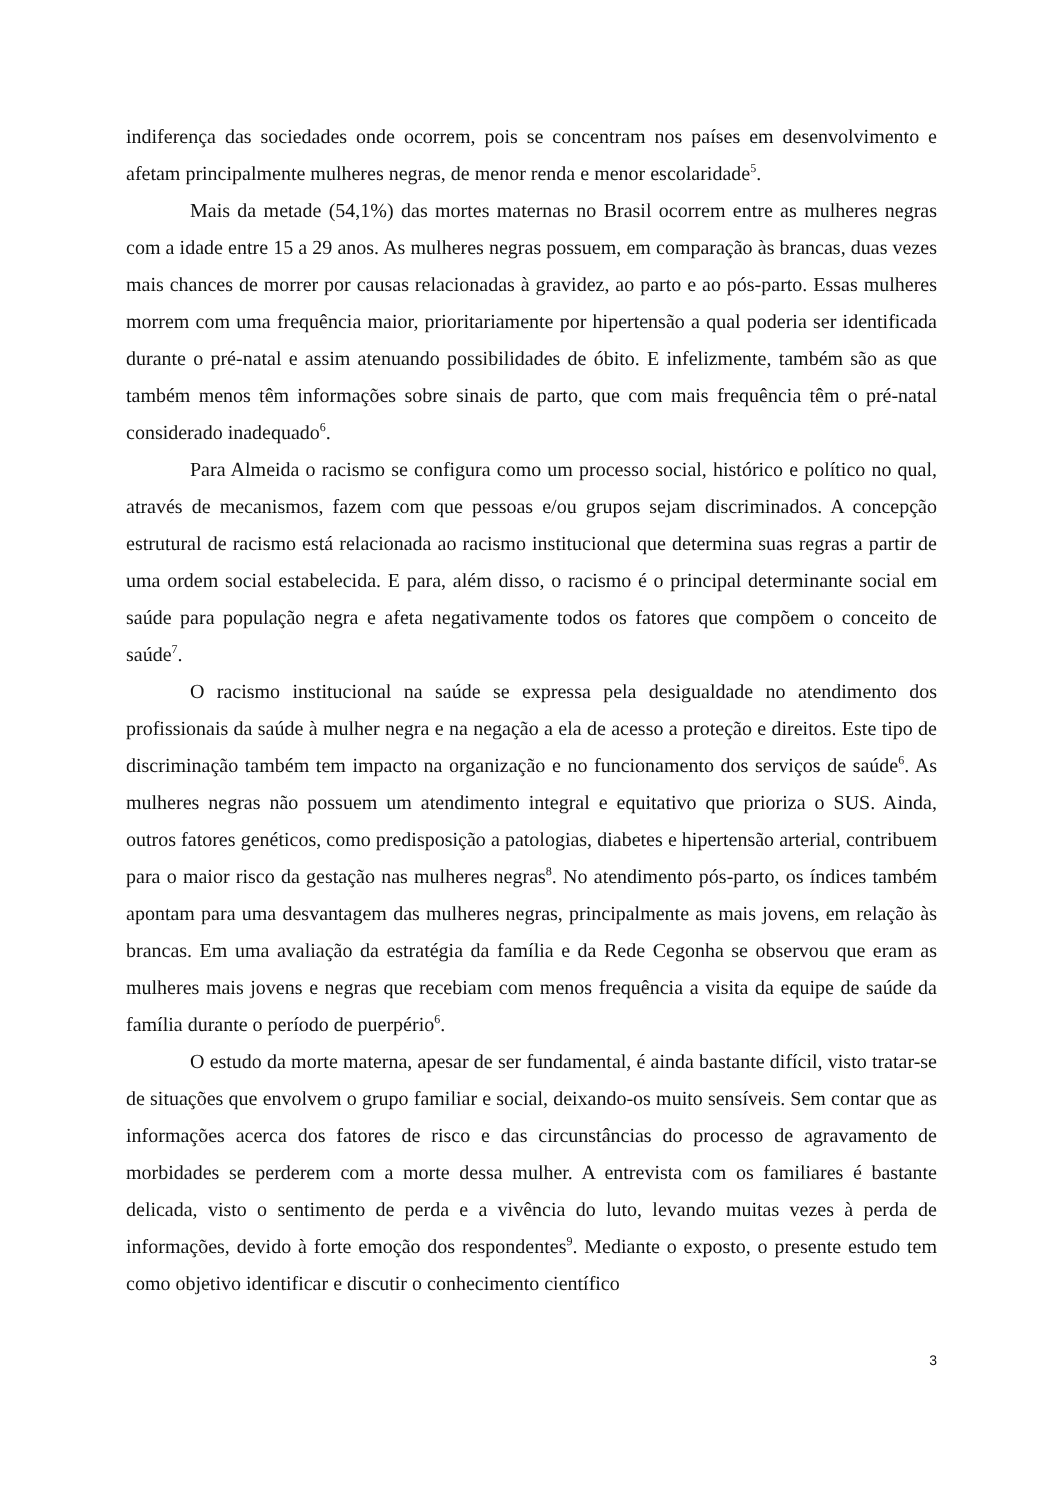indiferença das sociedades onde ocorrem, pois se concentram nos países em desenvolvimento e afetam principalmente mulheres negras, de menor renda e menor escolaridade<sup>5</sup>.
Mais da metade (54,1%) das mortes maternas no Brasil ocorrem entre as mulheres negras com a idade entre 15 a 29 anos. As mulheres negras possuem, em comparação às brancas, duas vezes mais chances de morrer por causas relacionadas à gravidez, ao parto e ao pós-parto. Essas mulheres morrem com uma frequência maior, prioritariamente por hipertensão a qual poderia ser identificada durante o pré-natal e assim atenuando possibilidades de óbito. E infelizmente, também são as que também menos têm informações sobre sinais de parto, que com mais frequência têm o pré-natal considerado inadequado<sup>6</sup>.
Para Almeida o racismo se configura como um processo social, histórico e político no qual, através de mecanismos, fazem com que pessoas e/ou grupos sejam discriminados. A concepção estrutural de racismo está relacionada ao racismo institucional que determina suas regras a partir de uma ordem social estabelecida. E para, além disso, o racismo é o principal determinante social em saúde para população negra e afeta negativamente todos os fatores que compõem o conceito de saúde<sup>7</sup>.
O racismo institucional na saúde se expressa pela desigualdade no atendimento dos profissionais da saúde à mulher negra e na negação a ela de acesso a proteção e direitos. Este tipo de discriminação também tem impacto na organização e no funcionamento dos serviços de saúde<sup>6</sup>. As mulheres negras não possuem um atendimento integral e equitativo que prioriza o SUS. Ainda, outros fatores genéticos, como predisposição a patologias, diabetes e hipertensão arterial, contribuem para o maior risco da gestação nas mulheres negras<sup>8</sup>. No atendimento pós-parto, os índices também apontam para uma desvantagem das mulheres negras, principalmente as mais jovens, em relação às brancas. Em uma avaliação da estratégia da família e da Rede Cegonha se observou que eram as mulheres mais jovens e negras que recebiam com menos frequência a visita da equipe de saúde da família durante o período de puerpério<sup>6</sup>.
O estudo da morte materna, apesar de ser fundamental, é ainda bastante difícil, visto tratar-se de situações que envolvem o grupo familiar e social, deixando-os muito sensíveis. Sem contar que as informações acerca dos fatores de risco e das circunstâncias do processo de agravamento de morbidades se perderem com a morte dessa mulher. A entrevista com os familiares é bastante delicada, visto o sentimento de perda e a vivência do luto, levando muitas vezes à perda de informações, devido à forte emoção dos respondentes<sup>9</sup>. Mediante o exposto, o presente estudo tem como objetivo identificar e discutir o conhecimento científico
3